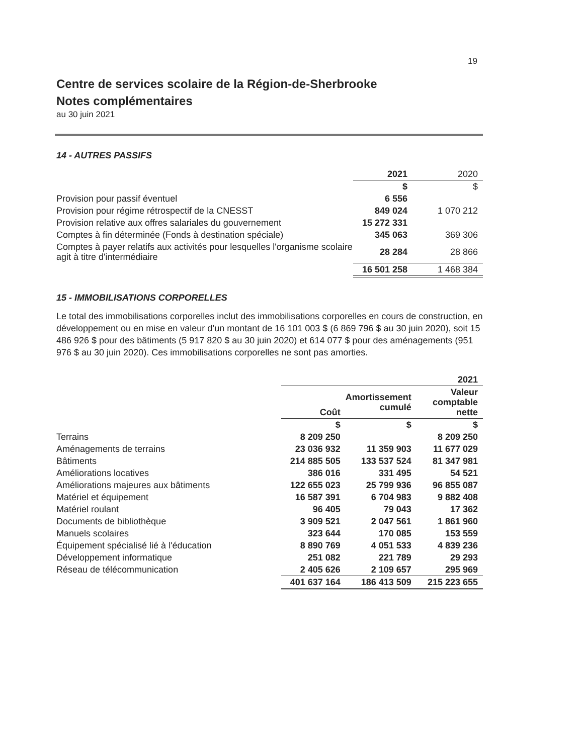19
Centre de services scolaire de la Région-de-Sherbrooke
Notes complémentaires
au 30 juin 2021
14 - AUTRES PASSIFS
| | 2021 | 2020 |
| | $ | $ |
| Provision pour passif éventuel | 6 556 | |
| Provision pour régime rétrospectif de la CNESST | 849 024 | 1 070 212 |
| Provision relative aux offres salariales du gouvernement | 15 272 331 | |
| Comptes à fin déterminée (Fonds à destination spéciale) | 345 063 | 369 306 |
| Comptes à payer relatifs aux activités pour lesquelles l'organisme scolaire agit à titre d'intermédiaire | 28 284 | 28 866 |
| | 16 501 258 | 1 468 384 |
15 - IMMOBILISATIONS CORPORELLES
Le total des immobilisations corporelles inclut des immobilisations corporelles en cours de construction, en développement ou en mise en valeur d’un montant de 16 101 003 $ (6 869 796 $ au 30 juin 2020), soit 15 486 926 $ pour des bâtiments (5 917 820 $ au 30 juin 2020) et 614 077 $ pour des aménagements (951 976 $ au 30 juin 2020). Ces immobilisations corporelles ne sont pas amorties.
| | 2021 | | |
| | Coût | Amortissement cumulé | Valeur comptable nette |
| | $ | $ | $ |
| Terrains | 8 209 250 | | 8 209 250 |
| Aménagements de terrains | 23 036 932 | 11 359 903 | 11 677 029 |
| Bâtiments | 214 885 505 | 133 537 524 | 81 347 981 |
| Améliorations locatives | 386 016 | 331 495 | 54 521 |
| Améliorations majeures aux bâtiments | 122 655 023 | 25 799 936 | 96 855 087 |
| Matériel et équipement | 16 587 391 | 6 704 983 | 9 882 408 |
| Matériel roulant | 96 405 | 79 043 | 17 362 |
| Documents de bibliothèque | 3 909 521 | 2 047 561 | 1 861 960 |
| Manuels scolaires | 323 644 | 170 085 | 153 559 |
| Équipement spécialisé lié à l'éducation | 8 890 769 | 4 051 533 | 4 839 236 |
| Développement informatique | 251 082 | 221 789 | 29 293 |
| Réseau de télécommunication | 2 405 626 | 2 109 657 | 295 969 |
| | 401 637 164 | 186 413 509 | 215 223 655 |